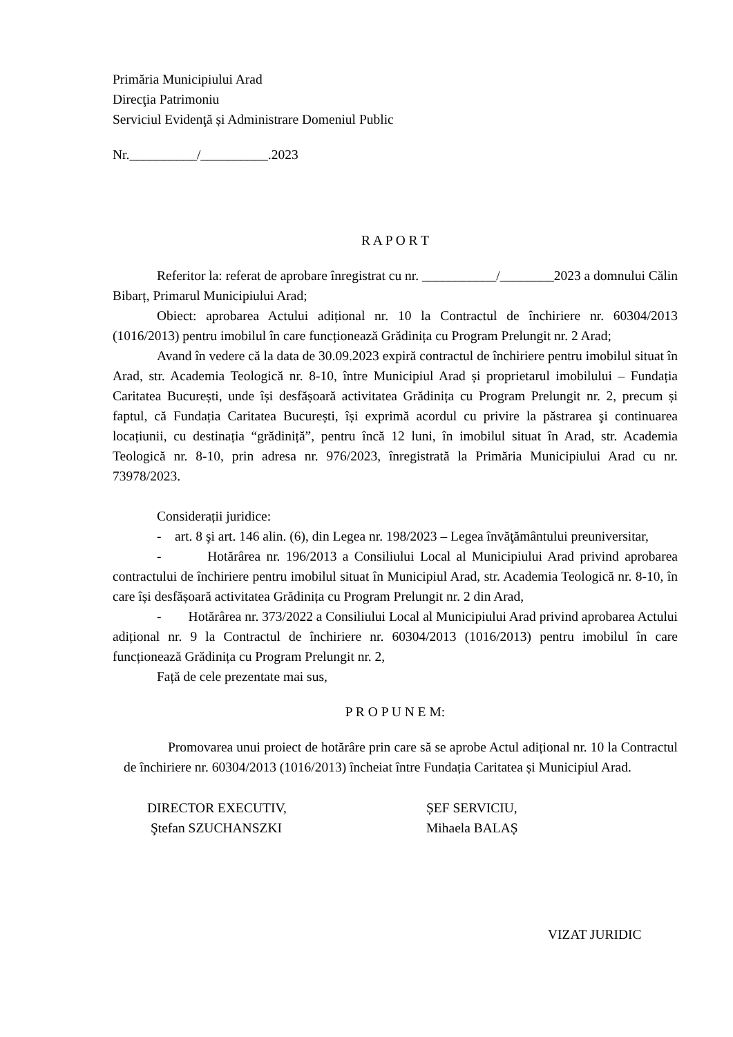Primăria Municipiului Arad
Direcţia Patrimoniu
Serviciul Evidenţă și Administrare Domeniul Public
Nr.__________/__________.2023
R A P O R T
Referitor la: referat de aprobare înregistrat cu nr. ___________/________2023 a domnului Călin Bibarț, Primarul Municipiului Arad;
Obiect: aprobarea Actului adițional nr. 10 la Contractul de închiriere nr. 60304/2013 (1016/2013) pentru imobilul în care funcționează Grădinița cu Program Prelungit nr. 2 Arad;
Avand în vedere că la data de 30.09.2023 expiră contractul de închiriere pentru imobilul situat în Arad, str. Academia Teologică nr. 8-10, între Municipiul Arad și proprietarul imobilului – Fundația Caritatea București, unde își desfășoară activitatea Grădinița cu Program Prelungit nr. 2, precum și faptul, că Fundația Caritatea București, își exprimă acordul cu privire la păstrarea şi continuarea locațiunii, cu destinația “grădiniță”, pentru încă 12 luni, în imobilul situat în Arad, str. Academia Teologică nr. 8-10, prin adresa nr. 976/2023, înregistrată la Primăria Municipiului Arad cu nr. 73978/2023.
Considerații juridice:
- art. 8 şi art. 146 alin. (6), din Legea nr. 198/2023 – Legea învăţământului preuniversitar,
- Hotărârea nr. 196/2013 a Consiliului Local al Municipiului Arad privind aprobarea contractului de închiriere pentru imobilul situat în Municipiul Arad, str. Academia Teologică nr. 8-10, în care își desfășoară activitatea Grădinița cu Program Prelungit nr. 2 din Arad,
- Hotărârea nr. 373/2022 a Consiliului Local al Municipiului Arad privind aprobarea Actului adițional nr. 9 la Contractul de închiriere nr. 60304/2013 (1016/2013) pentru imobilul în care funcționează Grădinița cu Program Prelungit nr. 2,
Față de cele prezentate mai sus,
P R O P U N E M:
Promovarea unui proiect de hotărâre prin care să se aprobe Actul adițional nr. 10 la Contractul de închiriere nr. 60304/2013 (1016/2013) încheiat între Fundația Caritatea și Municipiul Arad.
DIRECTOR EXECUTIV,
Ştefan SZUCHANSZKI
ȘEF SERVICIU,
Mihaela BALAȘ
VIZAT JURIDIC